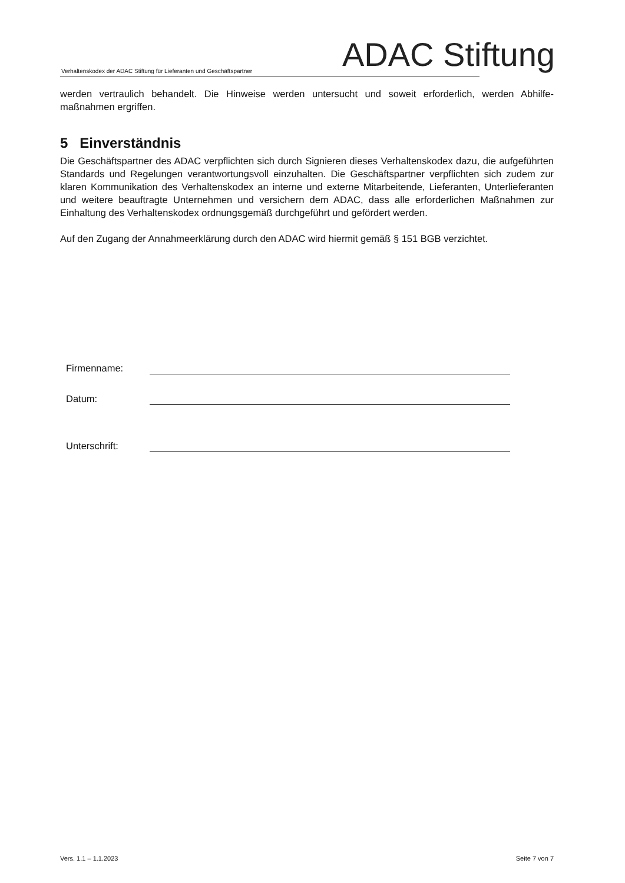Verhaltenskodex der ADAC Stiftung für Lieferanten und Geschäftspartner ADAC Stiftung
werden vertraulich behandelt. Die Hinweise werden untersucht und soweit erforderlich, werden Abhilfe-maßnahmen ergriffen.
5 Einverständnis
Die Geschäftspartner des ADAC verpflichten sich durch Signieren dieses Verhaltenskodex dazu, die aufgeführten Standards und Regelungen verantwortungsvoll einzuhalten. Die Geschäftspartner verpflichten sich zudem zur klaren Kommunikation des Verhaltenskodex an interne und externe Mitarbeitende, Lieferanten, Unterlieferanten und weitere beauftragte Unternehmen und versichern dem ADAC, dass alle erforderlichen Maßnahmen zur Einhaltung des Verhaltenskodex ordnungsgemäß durchgeführt und gefördert werden.
Auf den Zugang der Annahmeerklärung durch den ADAC wird hiermit gemäß § 151 BGB verzichtet.
Firmenname:
Datum:
Unterschrift:
Vers. 1.1 – 1.1.2023 Seite 7 von 7